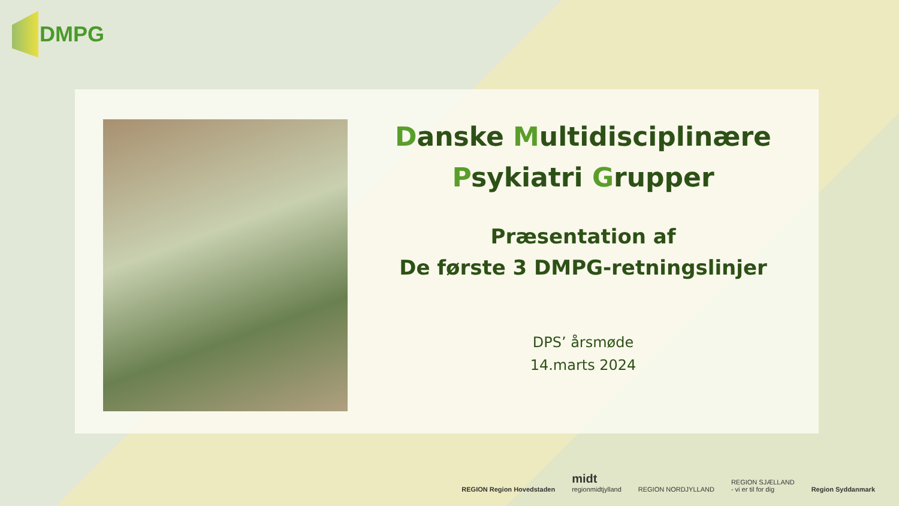DMPG
Danske Multidisciplinære
Psykiatri Grupper
Præsentation af
De første 3 DMPG-retningslinjer
DPS’ årsmøde
14.marts 2024
REGION Region Hovedstaden
midt
regionmidtjylland
REGION NORDJYLLAND
REGION SJÆLLAND
- vi er til for dig
Region Syddanmark